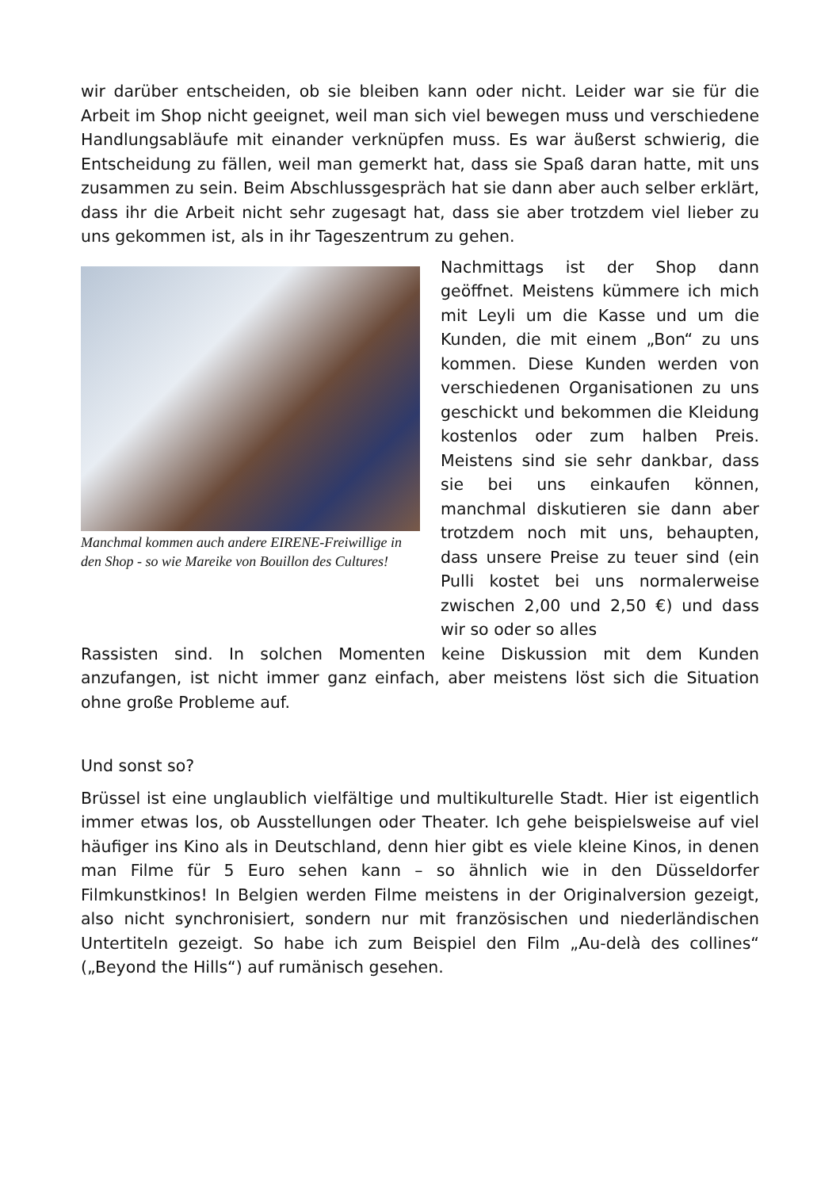wir darüber entscheiden, ob sie bleiben kann oder nicht. Leider war sie für die Arbeit im Shop nicht geeignet, weil man sich viel bewegen muss und verschiedene Handlungsabläufe mit einander verknüpfen muss. Es war äußerst schwierig, die Entscheidung zu fällen, weil man gemerkt hat, dass sie Spaß daran hatte, mit uns zusammen zu sein. Beim Abschlussgespräch hat sie dann aber auch selber erklärt, dass ihr die Arbeit nicht sehr zugesagt hat, dass sie aber trotzdem viel lieber zu uns gekommen ist, als in ihr Tageszentrum zu gehen.
Manchmal kommen auch andere EIRENE-Freiwillige in den Shop - so wie Mareike von Bouillon des Cultures!
Nachmittags ist der Shop dann geöffnet. Meistens kümmere ich mich mit Leyli um die Kasse und um die Kunden, die mit einem „Bon“ zu uns kommen. Diese Kunden werden von verschiedenen Organisationen zu uns geschickt und bekommen die Kleidung kostenlos oder zum halben Preis. Meistens sind sie sehr dankbar, dass sie bei uns einkaufen können, manchmal diskutieren sie dann aber trotzdem noch mit uns, behaupten, dass unsere Preise zu teuer sind (ein Pulli kostet bei uns normalerweise zwischen 2,00 und 2,50 €) und dass wir so oder so alles
Rassisten sind. In solchen Momenten keine Diskussion mit dem Kunden anzufangen, ist nicht immer ganz einfach, aber meistens löst sich die Situation ohne große Probleme auf.
Und sonst so?
Brüssel ist eine unglaublich vielfältige und multikulturelle Stadt. Hier ist eigentlich immer etwas los, ob Ausstellungen oder Theater. Ich gehe beispielsweise auf viel häufiger ins Kino als in Deutschland, denn hier gibt es viele kleine Kinos, in denen man Filme für 5 Euro sehen kann – so ähnlich wie in den Düsseldorfer Filmkunstkinos! In Belgien werden Filme meistens in der Originalversion gezeigt, also nicht synchronisiert, sondern nur mit französischen und niederländischen Untertiteln gezeigt. So habe ich zum Beispiel den Film „Au-delà des collines“ („Beyond the Hills“) auf rumänisch gesehen.